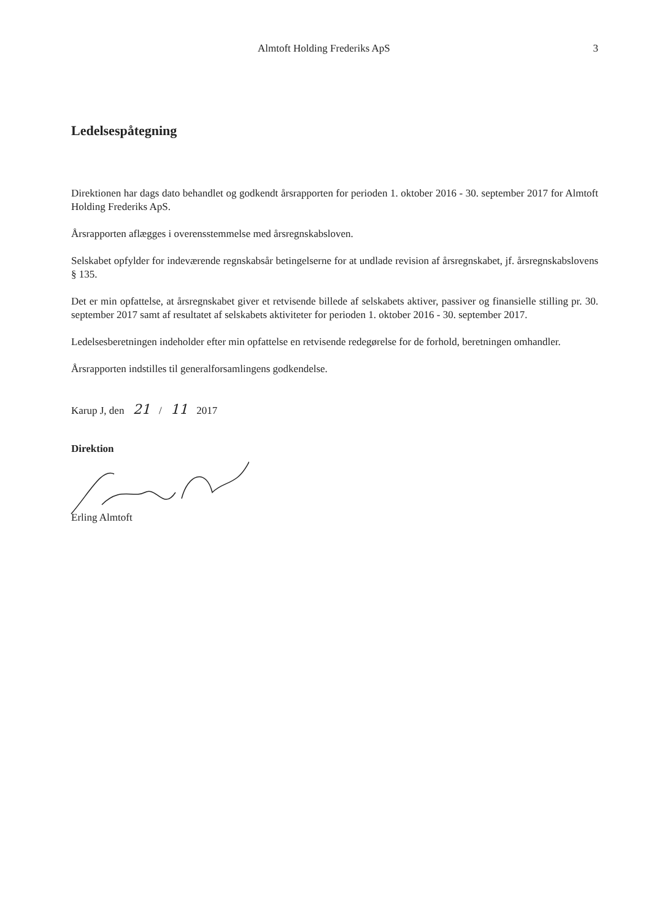Almtoft Holding Frederiks ApS 3
Ledelsespåtegning
Direktionen har dags dato behandlet og godkendt årsrapporten for perioden 1. oktober 2016 - 30. september 2017 for Almtoft Holding Frederiks ApS.
Årsrapporten aflægges i overensstemmelse med årsregnskabsloven.
Selskabet opfylder for indeværende regnskabsår betingelserne for at undlade revision af årsregnskabet, jf. årsregnskabslovens § 135.
Det er min opfattelse, at årsregnskabet giver et retvisende billede af selskabets aktiver, passiver og finansielle stilling pr. 30. september 2017 samt af resultatet af selskabets aktiviteter for perioden 1. oktober 2016 - 30. september 2017.
Ledelsesberetningen indeholder efter min opfattelse en retvisende redegørelse for de forhold, beretningen omhandler.
Årsrapporten indstilles til generalforsamlingens godkendelse.
Karup J, den 21 / 11 2017
Direktion
Erling Almtoft